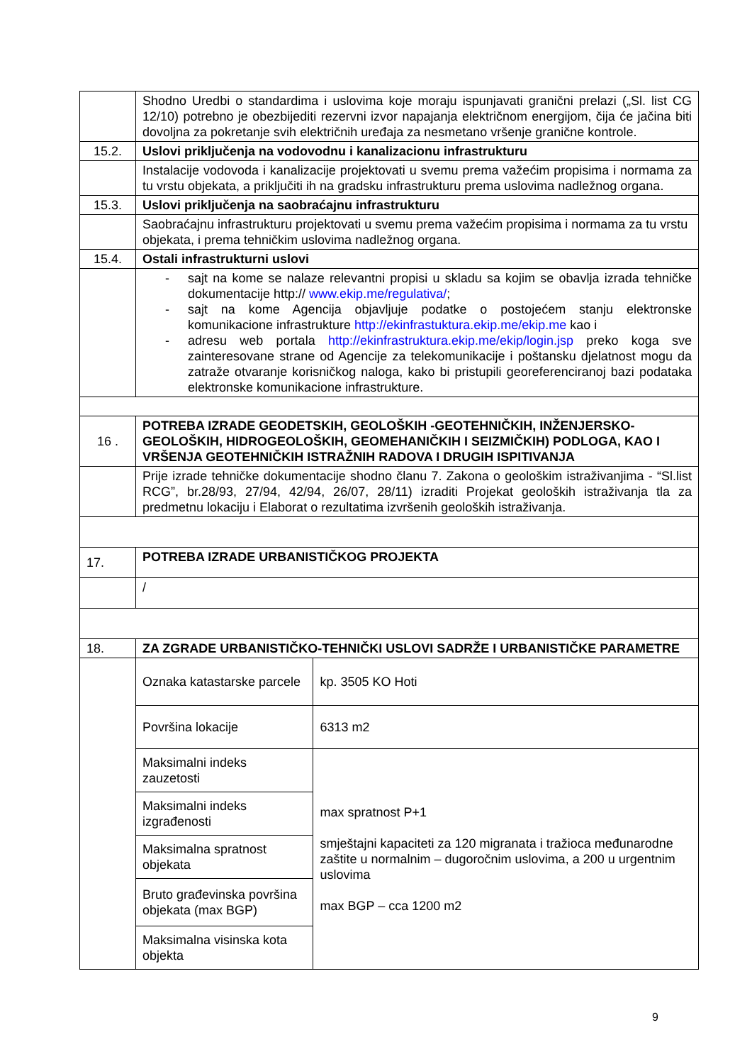| | Shodno Uredbi o standardima i uslovima koje moraju ispunjavati granični prelazi („Sl. list CG 12/10) potrebno je obezbijediti rezervni izvor napajanja električnom energijom, čija će jačina biti dovoljna za pokretanje svih električnih uređaja za nesmetano vršenje granične kontrole. | |
| 15.2. | Uslovi priključenja na vodovodnu i kanalizacionu infrastrukturu | |
| | Instalacije vodovoda i kanalizacije projektovati u svemu prema važećim propisima i normama za tu vrstu objekata, a priključiti ih na gradsku infrastrukturu prema uslovima nadležnog organa. | |
| 15.3. | Uslovi priključenja na saobraćajnu infrastrukturu | |
| | Saobraćajnu infrastrukturu projektovati u svemu prema važećim propisima i normama za tu vrstu objekata, i prema tehničkim uslovima nadležnog organa. | |
| 15.4. | Ostali infrastrukturni uslovi | |
| | - sajt na kome se nalaze relevantni propisi u skladu sa kojim se obavlja izrada tehničke dokumentacije http:// www.ekip.me/regulativa/ ; - sajt na kome Agencija objavljuje podatke o postojećem stanju elektronske komunikacione infrastrukture http://ekinfrastuktura.ekip.me/ekip.me kao i - adresu web portala http://ekinfrastruktura.ekip.me/ekip/login.jsp preko koga sve zainteresovane strane od Agencije za telekomunikacije i poštansku djelatnost mogu da zatraže otvaranje korisničkog naloga, kako bi pristupili georeferenciranoj bazi podataka elektronske komunikacione infrastrukture. | |
| 16 . | POTREBA IZRADE GEODETSKIH, GEOLOŠKIH -GEOTEHNIČKIH, INŽENJERSKO-GEOLOŠKIH, HIDROGEOLOŠKIH, GEOMEHANIČKIH I SEIZMIČKIH) PODLOGA, KAO I VRŠENJA GEOTEHNIČKIH ISTRAŽNIH RADOVA I DRUGIH ISPITIVANJA | |
| | Prije izrade tehničke dokumentacije shodno članu 7. Zakona o geološkim istraživanjima - “Sl.list RCG”, br.28/93, 27/94, 42/94, 26/07, 28/11) izraditi Projekat geoloških istraživanja tla za predmetnu lokaciju i Elaborat o rezultatima izvršenih geoloških istraživanja. | |
| 17. | POTREBA IZRADE URBANISTIČKOG PROJEKTA | |
| | / | |
| 18. | ZA ZGRADE URBANISTIČKO-TEHNIČKI USLOVI SADRŽE I URBANISTIČKE PARAMETRE | |
| | Oznaka katastarske parcele | kp. 3505 KO Hoti |
| | Površina lokacije | 6313 m2 |
| | Maksimalni indeks zauzetosti | max spratnost P+1 smještajni kapaciteti za 120 migranata i tražioca međunarodne zaštite u normalnim – dugoročnim uslovima, a 200 u urgentnim uslovima max BGP – cca 1200 m2 |
| | Maksimalni indeks izgrađenosti | |
| | Maksimalna spratnost objekata | |
| | Bruto građevinska površina objekata (max BGP) | |
| | Maksimalna visinska kota objekta | |
9